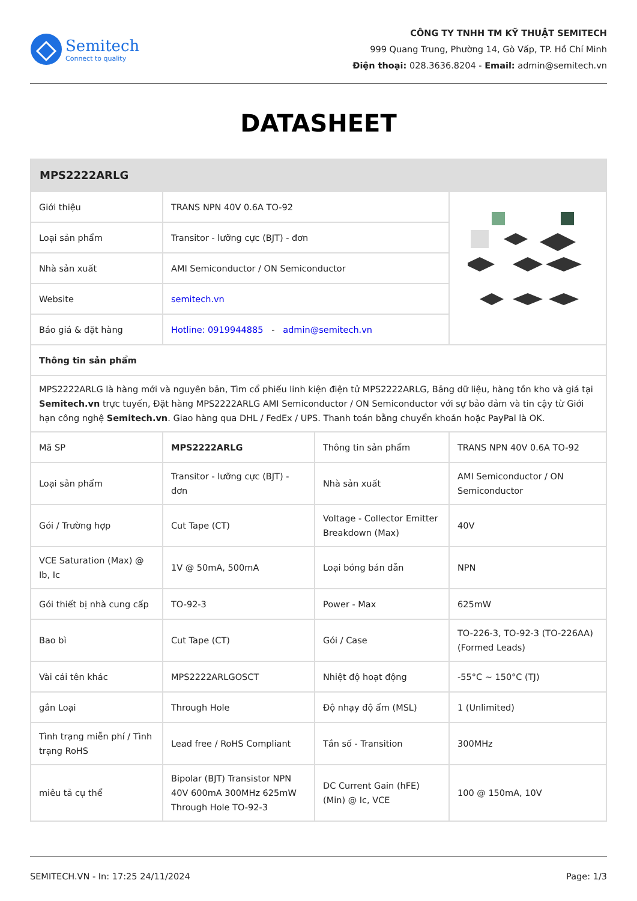Semitech
Connect to quality
CÔNG TY TNHH TM KỸ THUẬT SEMITECH
999 Quang Trung, Phường 14, Gò Vấp, TP. Hồ Chí Minh
Điện thoại: 028.3636.8204 - Email: admin@semitech.vn
DATASHEET
| MPS2222ARLG | | | |
| Giới thiệu | TRANS NPN 40V 0.6A TO-92 | | |
| Loại sản phẩm | Transitor - lưỡng cực (BJT) - đơn | | |
| Nhà sản xuất | AMI Semiconductor / ON Semiconductor | | |
| Website | semitech.vn | | |
| Báo giá & đặt hàng | Hotline: 0919944885 - admin@semitech.vn | | |
| Thông tin sản phẩm | | | |
| MPS2222ARLG là hàng mới và nguyên bản, Tìm cổ phiếu linh kiện điện tử MPS2222ARLG, Bảng dữ liệu, hàng tồn kho và giá tại Semitech.vn trực tuyến, Đặt hàng MPS2222ARLG AMI Semiconductor / ON Semiconductor với sự bảo đảm và tin cậy từ Giới hạn công nghệ Semitech.vn . Giao hàng qua DHL / FedEx / UPS. Thanh toán bằng chuyển khoản hoặc PayPal là OK. | | | |
| Mã SP | MPS2222ARLG | Thông tin sản phẩm | TRANS NPN 40V 0.6A TO-92 |
| Loại sản phẩm | Transitor - lưỡng cực (BJT) - đơn | Nhà sản xuất | AMI Semiconductor / ON Semiconductor |
| Gói / Trường hợp | Cut Tape (CT) | Voltage - Collector Emitter Breakdown (Max) | 40V |
| VCE Saturation (Max) @ Ib, Ic | 1V @ 50mA, 500mA | Loại bóng bán dẫn | NPN |
| Gói thiết bị nhà cung cấp | TO-92-3 | Power - Max | 625mW |
| Bao bì | Cut Tape (CT) | Gói / Case | TO-226-3, TO-92-3 (TO-226AA) (Formed Leads) |
| Vài cái tên khác | MPS2222ARLGOSCT | Nhiệt độ hoạt động | -55°C ~ 150°C (TJ) |
| gắn Loại | Through Hole | Độ nhạy độ ẩm (MSL) | 1 (Unlimited) |
| Tình trạng miễn phí / Tình trạng RoHS | Lead free / RoHS Compliant | Tần số - Transition | 300MHz |
| miêu tả cụ thể | Bipolar (BJT) Transistor NPN 40V 600mA 300MHz 625mW Through Hole TO-92-3 | DC Current Gain (hFE) (Min) @ Ic, VCE | 100 @ 150mA, 10V |
SEMITECH.VN - In: 17:25 24/11/2024 Page: 1/3